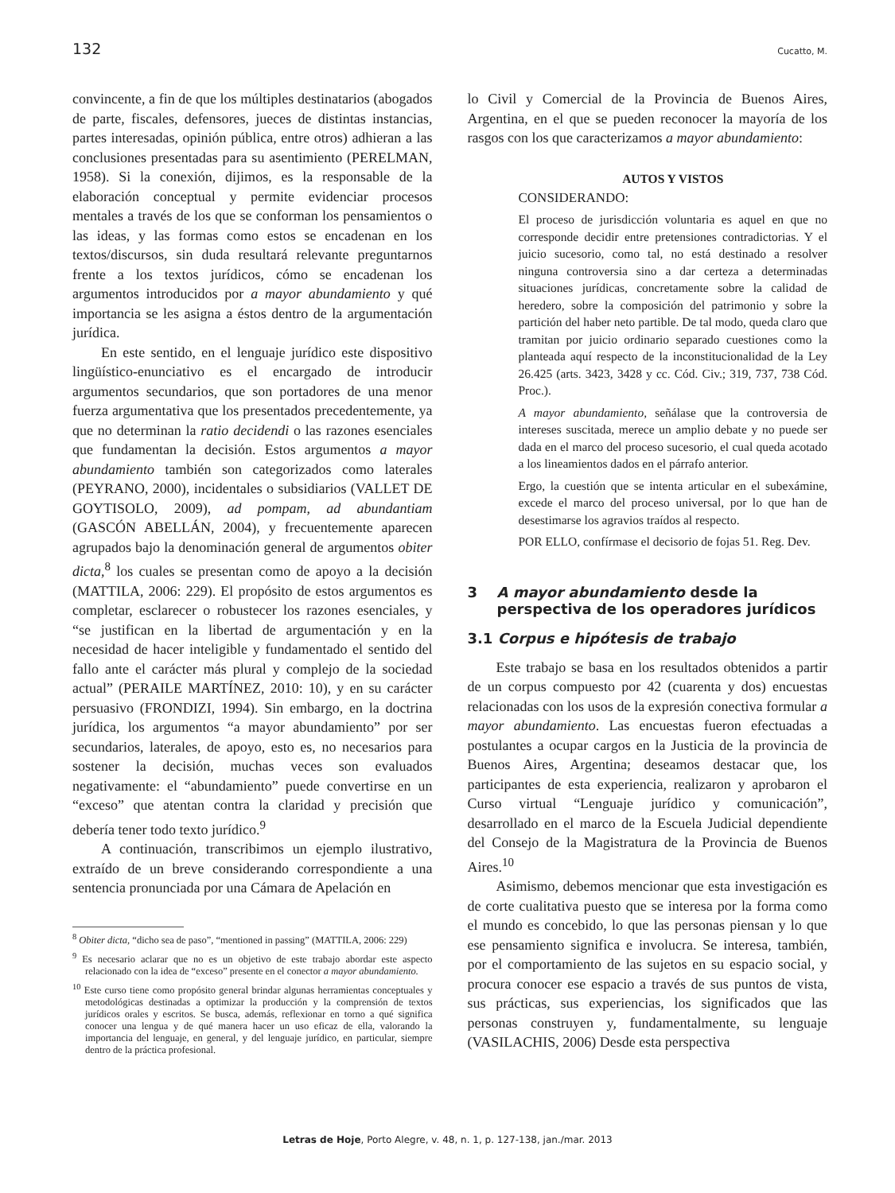132 Cucatto, M.
convincente, a fin de que los múltiples destinatarios (abogados de parte, fiscales, defensores, jueces de distintas instancias, partes interesadas, opinión pública, entre otros) adhieran a las conclusiones presentadas para su asentimiento (PERELMAN, 1958). Si la conexión, dijimos, es la responsable de la elaboración conceptual y permite evidenciar procesos mentales a través de los que se conforman los pensamientos o las ideas, y las formas como estos se encadenan en los textos/discursos, sin duda resultará relevante preguntarnos frente a los textos jurídicos, cómo se encadenan los argumentos introducidos por a mayor abundamiento y qué importancia se les asigna a éstos dentro de la argumentación jurídica.
En este sentido, en el lenguaje jurídico este dispositivo lingüístico-enunciativo es el encargado de introducir argumentos secundarios, que son portadores de una menor fuerza argumentativa que los presentados precedentemente, ya que no determinan la ratio decidendi o las razones esenciales que fundamentan la decisión. Estos argumentos a mayor abundamiento también son categorizados como laterales (PEYRANO, 2000), incidentales o subsidiarios (VALLET DE GOYTISOLO, 2009), ad pompam, ad abundantiam (GASCÓN ABELLÁN, 2004), y frecuentemente aparecen agrupados bajo la denominación general de argumentos obiter dicta,<sup>8</sup> los cuales se presentan como de apoyo a la decisión (MATTILA, 2006: 229). El propósito de estos argumentos es completar, esclarecer o robustecer los razones esenciales, y “se justifican en la libertad de argumentación y en la necesidad de hacer inteligible y fundamentado el sentido del fallo ante el carácter más plural y complejo de la sociedad actual” (PERAILE MARTÍNEZ, 2010: 10), y en su carácter persuasivo (FRONDIZI, 1994). Sin embargo, en la doctrina jurídica, los argumentos “a mayor abundamiento” por ser secundarios, laterales, de apoyo, esto es, no necesarios para sostener la decisión, muchas veces son evaluados negativamente: el “abundamiento” puede convertirse en un “exceso” que atentan contra la claridad y precisión que debería tener todo texto jurídico.<sup>9</sup>
A continuación, transcribimos un ejemplo ilustrativo, extraído de un breve considerando correspondiente a una sentencia pronunciada por una Cámara de Apelación en
<sup>8</sup> Obiter dicta, “dicho sea de paso”, “mentioned in passing” (MATTILA, 2006: 229)
<sup>9</sup> Es necesario aclarar que no es un objetivo de este trabajo abordar este aspecto relacionado con la idea de “exceso” presente en el conector a mayor abundamiento.
<sup>10</sup> Este curso tiene como propósito general brindar algunas herramientas conceptuales y metodológicas destinadas a optimizar la producción y la comprensión de textos jurídicos orales y escritos. Se busca, además, reflexionar en torno a qué significa conocer una lengua y de qué manera hacer un uso eficaz de ella, valorando la importancia del lenguaje, en general, y del lenguaje jurídico, en particular, siempre dentro de la práctica profesional.
lo Civil y Comercial de la Provincia de Buenos Aires, Argentina, en el que se pueden reconocer la mayoría de los rasgos con los que caracterizamos a mayor abundamiento:
AUTOS Y VISTOS
CONSIDERANDO:
El proceso de jurisdicción voluntaria es aquel en que no corresponde decidir entre pretensiones contradictorias. Y el juicio sucesorio, como tal, no está destinado a resolver ninguna controversia sino a dar certeza a determinadas situaciones jurídicas, concretamente sobre la calidad de heredero, sobre la composición del patrimonio y sobre la partición del haber neto partible. De tal modo, queda claro que tramitan por juicio ordinario separado cuestiones como la planteada aquí respecto de la inconstitucionalidad de la Ley 26.425 (arts. 3423, 3428 y cc. Cód. Civ.; 319, 737, 738 Cód. Proc.).
A mayor abundamiento, señálase que la controversia de intereses suscitada, merece un amplio debate y no puede ser dada en el marco del proceso sucesorio, el cual queda acotado a los lineamientos dados en el párrafo anterior.
Ergo, la cuestión que se intenta articular en el subexámine, excede el marco del proceso universal, por lo que han de desestimarse los agravios traídos al respecto.
POR ELLO, confírmase el decisorio de fojas 51. Reg. Dev.
3 A mayor abundamiento desde la perspectiva de los operadores jurídicos
3.1 Corpus e hipótesis de trabajo
Este trabajo se basa en los resultados obtenidos a partir de un corpus compuesto por 42 (cuarenta y dos) encuestas relacionadas con los usos de la expresión conectiva formular a mayor abundamiento. Las encuestas fueron efectuadas a postulantes a ocupar cargos en la Justicia de la provincia de Buenos Aires, Argentina; deseamos destacar que, los participantes de esta experiencia, realizaron y aprobaron el Curso virtual “Lenguaje jurídico y comunicación”, desarrollado en el marco de la Escuela Judicial dependiente del Consejo de la Magistratura de la Provincia de Buenos Aires.<sup>10</sup>
Asimismo, debemos mencionar que esta investigación es de corte cualitativa puesto que se interesa por la forma como el mundo es concebido, lo que las personas piensan y lo que ese pensamiento significa e involucra. Se interesa, también, por el comportamiento de las sujetos en su espacio social, y procura conocer ese espacio a través de sus puntos de vista, sus prácticas, sus experiencias, los significados que las personas construyen y, fundamentalmente, su lenguaje (VASILACHIS, 2006) Desde esta perspectiva
Letras de Hoje, Porto Alegre, v. 48, n. 1, p. 127-138, jan./mar. 2013